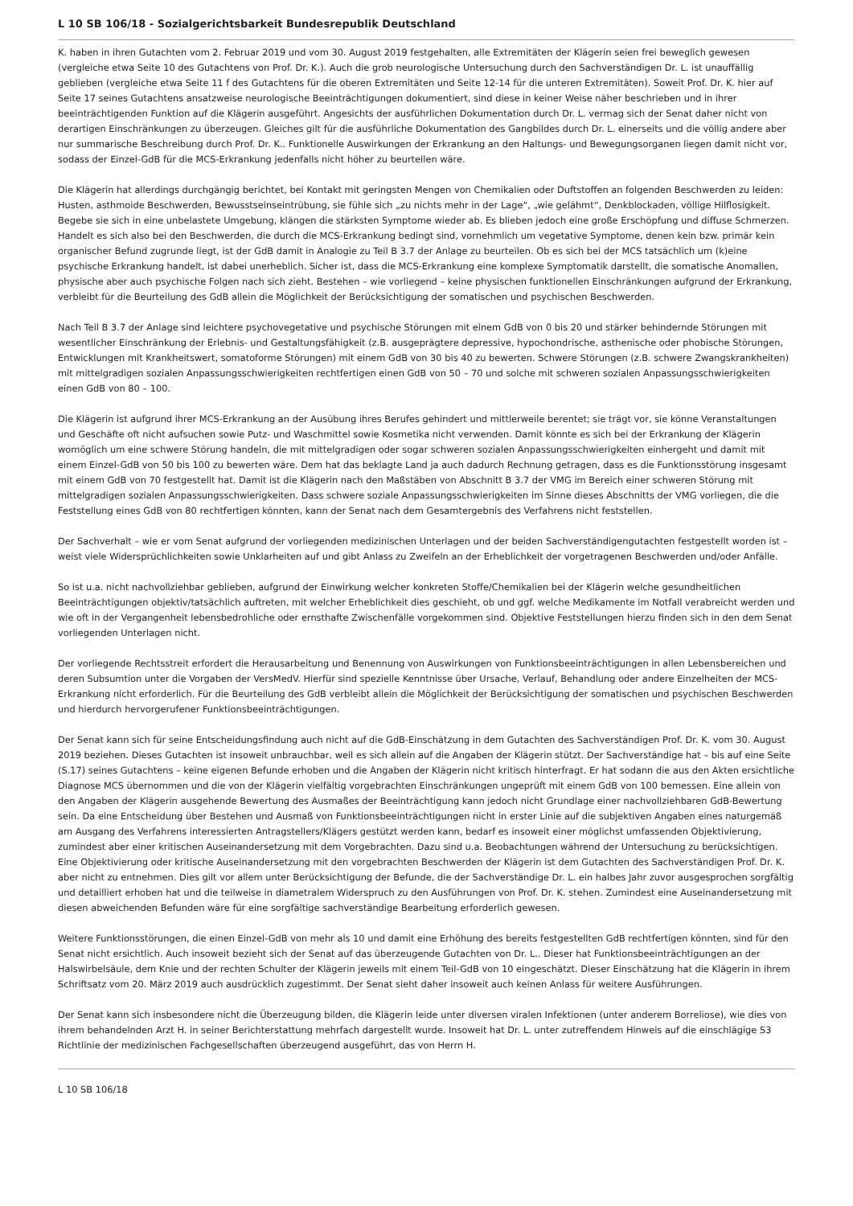L 10 SB 106/18 - Sozialgerichtsbarkeit Bundesrepublik Deutschland
K. haben in ihren Gutachten vom 2. Februar 2019 und vom 30. August 2019 festgehalten, alle Extremitäten der Klägerin seien frei beweglich gewesen (vergleiche etwa Seite 10 des Gutachtens von Prof. Dr. K.). Auch die grob neurologische Untersuchung durch den Sachverständigen Dr. L. ist unauffällig geblieben (vergleiche etwa Seite 11 f des Gutachtens für die oberen Extremitäten und Seite 12-14 für die unteren Extremitäten). Soweit Prof. Dr. K. hier auf Seite 17 seines Gutachtens ansatzweise neurologische Beeinträchtigungen dokumentiert, sind diese in keiner Weise näher beschrieben und in ihrer beeinträchtigenden Funktion auf die Klägerin ausgeführt. Angesichts der ausführlichen Dokumentation durch Dr. L. vermag sich der Senat daher nicht von derartigen Einschränkungen zu überzeugen. Gleiches gilt für die ausführliche Dokumentation des Gangbildes durch Dr. L. einerseits und die völlig andere aber nur summarische Beschreibung durch Prof. Dr. K.. Funktionelle Auswirkungen der Erkrankung an den Haltungs- und Bewegungsorganen liegen damit nicht vor, sodass der Einzel-GdB für die MCS-Erkrankung jedenfalls nicht höher zu beurteilen wäre.
Die Klägerin hat allerdings durchgängig berichtet, bei Kontakt mit geringsten Mengen von Chemikalien oder Duftstoffen an folgenden Beschwerden zu leiden: Husten, asthmoide Beschwerden, Bewusstseinseintrübung, sie fühle sich „zu nichts mehr in der Lage“, „wie gelähmt“, Denkblockaden, völlige Hilflosigkeit. Begebe sie sich in eine unbelastete Umgebung, klängen die stärksten Symptome wieder ab. Es blieben jedoch eine große Erschöpfung und diffuse Schmerzen. Handelt es sich also bei den Beschwerden, die durch die MCS-Erkrankung bedingt sind, vornehmlich um vegetative Symptome, denen kein bzw. primär kein organischer Befund zugrunde liegt, ist der GdB damit in Analogie zu Teil B 3.7 der Anlage zu beurteilen. Ob es sich bei der MCS tatsächlich um (k)eine psychische Erkrankung handelt, ist dabei unerheblich. Sicher ist, dass die MCS-Erkrankung eine komplexe Symptomatik darstellt, die somatische Anomalien, physische aber auch psychische Folgen nach sich zieht. Bestehen – wie vorliegend – keine physischen funktionellen Einschränkungen aufgrund der Erkrankung, verbleibt für die Beurteilung des GdB allein die Möglichkeit der Berücksichtigung der somatischen und psychischen Beschwerden.
Nach Teil B 3.7 der Anlage sind leichtere psychovegetative und psychische Störungen mit einem GdB von 0 bis 20 und stärker behindernde Störungen mit wesentlicher Einschränkung der Erlebnis- und Gestaltungsfähigkeit (z.B. ausgeprägtere depressive, hypochondrische, asthenische oder phobische Störungen, Entwicklungen mit Krankheitswert, somatoforme Störungen) mit einem GdB von 30 bis 40 zu bewerten. Schwere Störungen (z.B. schwere Zwangskrankheiten) mit mittelgradigen sozialen Anpassungsschwierigkeiten rechtfertigen einen GdB von 50 – 70 und solche mit schweren sozialen Anpassungsschwierigkeiten einen GdB von 80 – 100.
Die Klägerin ist aufgrund ihrer MCS-Erkrankung an der Ausübung ihres Berufes gehindert und mittlerweile berentet; sie trägt vor, sie könne Veranstaltungen und Geschäfte oft nicht aufsuchen sowie Putz- und Waschmittel sowie Kosmetika nicht verwenden. Damit könnte es sich bei der Erkrankung der Klägerin womöglich um eine schwere Störung handeln, die mit mittelgradigen oder sogar schweren sozialen Anpassungsschwierigkeiten einhergeht und damit mit einem Einzel-GdB von 50 bis 100 zu bewerten wäre. Dem hat das beklagte Land ja auch dadurch Rechnung getragen, dass es die Funktionsstörung insgesamt mit einem GdB von 70 festgestellt hat. Damit ist die Klägerin nach den Maßstäben von Abschnitt B 3.7 der VMG im Bereich einer schweren Störung mit mittelgradigen sozialen Anpassungsschwierigkeiten. Dass schwere soziale Anpassungsschwierigkeiten im Sinne dieses Abschnitts der VMG vorliegen, die die Feststellung eines GdB von 80 rechtfertigen könnten, kann der Senat nach dem Gesamtergebnis des Verfahrens nicht feststellen.
Der Sachverhalt – wie er vom Senat aufgrund der vorliegenden medizinischen Unterlagen und der beiden Sachverständigengutachten festgestellt worden ist – weist viele Widersprüchlichkeiten sowie Unklarheiten auf und gibt Anlass zu Zweifeln an der Erheblichkeit der vorgetragenen Beschwerden und/oder Anfälle.
So ist u.a. nicht nachvollziehbar geblieben, aufgrund der Einwirkung welcher konkreten Stoffe/Chemikalien bei der Klägerin welche gesundheitlichen Beeinträchtigungen objektiv/tatsächlich auftreten, mit welcher Erheblichkeit dies geschieht, ob und ggf. welche Medikamente im Notfall verabreicht werden und wie oft in der Vergangenheit lebensbedrohliche oder ernsthafte Zwischenfälle vorgekommen sind. Objektive Feststellungen hierzu finden sich in den dem Senat vorliegenden Unterlagen nicht.
Der vorliegende Rechtsstreit erfordert die Herausarbeitung und Benennung von Auswirkungen von Funktionsbeeinträchtigungen in allen Lebensbereichen und deren Subsumtion unter die Vorgaben der VersMedV. Hierfür sind spezielle Kenntnisse über Ursache, Verlauf, Behandlung oder andere Einzelheiten der MCS-Erkrankung nicht erforderlich. Für die Beurteilung des GdB verbleibt allein die Möglichkeit der Berücksichtigung der somatischen und psychischen Beschwerden und hierdurch hervorgerufener Funktionsbeeinträchtigungen.
Der Senat kann sich für seine Entscheidungsfindung auch nicht auf die GdB-Einschätzung in dem Gutachten des Sachverständigen Prof. Dr. K. vom 30. August 2019 beziehen. Dieses Gutachten ist insoweit unbrauchbar, weil es sich allein auf die Angaben der Klägerin stützt. Der Sachverständige hat – bis auf eine Seite (S.17) seines Gutachtens – keine eigenen Befunde erhoben und die Angaben der Klägerin nicht kritisch hinterfragt. Er hat sodann die aus den Akten ersichtliche Diagnose MCS übernommen und die von der Klägerin vielfältig vorgebrachten Einschränkungen ungeprüft mit einem GdB von 100 bemessen. Eine allein von den Angaben der Klägerin ausgehende Bewertung des Ausmaßes der Beeinträchtigung kann jedoch nicht Grundlage einer nachvollziehbaren GdB-Bewertung sein. Da eine Entscheidung über Bestehen und Ausmaß von Funktionsbeeinträchtigungen nicht in erster Linie auf die subjektiven Angaben eines naturgemäß am Ausgang des Verfahrens interessierten Antragstellers/Klägers gestützt werden kann, bedarf es insoweit einer möglichst umfassenden Objektivierung, zumindest aber einer kritischen Auseinandersetzung mit dem Vorgebrachten. Dazu sind u.a. Beobachtungen während der Untersuchung zu berücksichtigen. Eine Objektivierung oder kritische Auseinandersetzung mit den vorgebrachten Beschwerden der Klägerin ist dem Gutachten des Sachverständigen Prof. Dr. K. aber nicht zu entnehmen. Dies gilt vor allem unter Berücksichtigung der Befunde, die der Sachverständige Dr. L. ein halbes Jahr zuvor ausgesprochen sorgfältig und detailliert erhoben hat und die teilweise in diametralem Widerspruch zu den Ausführungen von Prof. Dr. K. stehen. Zumindest eine Auseinandersetzung mit diesen abweichenden Befunden wäre für eine sorgfältige sachverständige Bearbeitung erforderlich gewesen.
Weitere Funktionsstörungen, die einen Einzel-GdB von mehr als 10 und damit eine Erhöhung des bereits festgestellten GdB rechtfertigen könnten, sind für den Senat nicht ersichtlich. Auch insoweit bezieht sich der Senat auf das überzeugende Gutachten von Dr. L.. Dieser hat Funktionsbeeinträchtigungen an der Halswirbelsäule, dem Knie und der rechten Schulter der Klägerin jeweils mit einem Teil-GdB von 10 eingeschätzt. Dieser Einschätzung hat die Klägerin in ihrem Schriftsatz vom 20. März 2019 auch ausdrücklich zugestimmt. Der Senat sieht daher insoweit auch keinen Anlass für weitere Ausführungen.
Der Senat kann sich insbesondere nicht die Überzeugung bilden, die Klägerin leide unter diversen viralen Infektionen (unter anderem Borreliose), wie dies von ihrem behandelnden Arzt H. in seiner Berichterstattung mehrfach dargestellt wurde. Insoweit hat Dr. L. unter zutreffendem Hinweis auf die einschlägige S3 Richtlinie der medizinischen Fachgesellschaften überzeugend ausgeführt, das von Herrn H.
L 10 SB 106/18